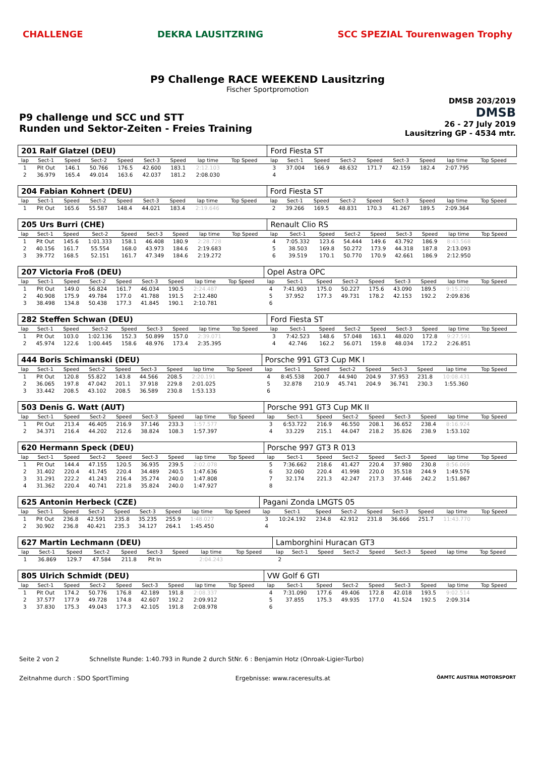CHALLENGE DEKRA LAUSITZRING SCC SPEZIAL Tourenwagen Trophy
P9 Challenge RACE WEEKEND Lausitzring
Fischer Sportpromotion
P9 challenge und SCC und STT
Runden und Sektor-Zeiten - Freies Training
DMSB 203/2019
DMSB
26 - 27 July 2019
Lausitzring GP - 4534 mtr.
| 201 Ralf Glatzel (DEU) | | | | | | | | | | Ford Fiesta ST | | | | | | | | | |
| lap | Sect-1 | Speed | Sect-2 | Speed | Sect-3 | Speed | lap time | Top Speed | | lap | Sect-1 | Speed | Sect-2 | Speed | Sect-3 | Speed | lap time | Top Speed | |
| 1 | Pit Out | 146.1 | 50.766 | 176.5 | 42.600 | 183.1 | 2:12.103 | | | 3 | 37.004 | 166.9 | 48.632 | 171.7 | 42.159 | 182.4 | 2:07.795 | | |
| 2 | 36.979 | 165.4 | 49.014 | 163.6 | 42.037 | 181.2 | 2:08.030 | | | 4 | | | | | | | | | |
| 204 Fabian Kohnert (DEU) | | | | | | | | | | Ford Fiesta ST | | | | | | | | | |
| lap | Sect-1 | Speed | Sect-2 | Speed | Sect-3 | Speed | lap time | Top Speed | | lap | Sect-1 | Speed | Sect-2 | Speed | Sect-3 | Speed | lap time | Top Speed | |
| 1 | Pit Out | 165.6 | 55.587 | 148.4 | 44.021 | 183.4 | 2:19.646 | | | 2 | 39.266 | 169.5 | 48.831 | 170.3 | 41.267 | 189.5 | 2:09.364 | | |
| 205 Urs Burri (CHE) | | | | | | | | | | Renault Clio RS | | | | | | | | | |
| lap | Sect-1 | Speed | Sect-2 | Speed | Sect-3 | Speed | lap time | Top Speed | | lap | Sect-1 | Speed | Sect-2 | Speed | Sect-3 | Speed | lap time | Top Speed | |
| 1 | Pit Out | 145.6 | 1:01.333 | 158.1 | 46.408 | 180.9 | 2:28.728 | | | 4 | 7:05.332 | 123.6 | 54.444 | 149.6 | 43.792 | 186.9 | 8:43.568 | | |
| 2 | 40.156 | 161.7 | 55.554 | 168.0 | 43.973 | 184.6 | 2:19.683 | | | 5 | 38.503 | 169.8 | 50.272 | 173.9 | 44.318 | 187.8 | 2:13.093 | | |
| 3 | 39.772 | 168.5 | 52.151 | 161.7 | 47.349 | 184.6 | 2:19.272 | | | 6 | 39.519 | 170.1 | 50.770 | 170.9 | 42.661 | 186.9 | 2:12.950 | | |
| 207 Victoria Froß (DEU) | | | | | | | | | | Opel Astra OPC | | | | | | | | | |
| lap | Sect-1 | Speed | Sect-2 | Speed | Sect-3 | Speed | lap time | Top Speed | | lap | Sect-1 | Speed | Sect-2 | Speed | Sect-3 | Speed | lap time | Top Speed | |
| 1 | Pit Out | 149.0 | 56.824 | 161.7 | 46.034 | 190.5 | 2:24.487 | | | 4 | 7:41.903 | 175.0 | 50.227 | 175.6 | 43.090 | 189.5 | 9:15.220 | | |
| 2 | 40.908 | 175.9 | 49.784 | 177.0 | 41.788 | 191.5 | 2:12.480 | | | 5 | 37.952 | 177.3 | 49.731 | 178.2 | 42.153 | 192.2 | 2:09.836 | | |
| 3 | 38.498 | 134.8 | 50.438 | 177.3 | 41.845 | 190.1 | 2:10.781 | | | 6 | | | | | | | | | |
| 282 Steffen Schwan (DEU) | | | | | | | | | | Ford Fiesta ST | | | | | | | | | |
| lap | Sect-1 | Speed | Sect-2 | Speed | Sect-3 | Speed | lap time | Top Speed | | lap | Sect-1 | Speed | Sect-2 | Speed | Sect-3 | Speed | lap time | Top Speed | |
| 1 | Pit Out | 103.0 | 1:02.136 | 152.3 | 50.899 | 157.0 | 2:39.071 | | | 3 | 7:42.523 | 148.6 | 57.048 | 163.1 | 48.020 | 172.8 | 9:27.591 | | |
| 2 | 45.974 | 122.6 | 1:00.445 | 158.6 | 48.976 | 173.4 | 2:35.395 | | | 4 | 42.746 | 162.2 | 56.071 | 159.8 | 48.034 | 172.2 | 2:26.851 | | |
| 444 Boris Schimanski (DEU) | | | | | | | | | | Porsche 991 GT3 Cup MK I | | | | | | | | | |
| lap | Sect-1 | Speed | Sect-2 | Speed | Sect-3 | Speed | lap time | Top Speed | | lap | Sect-1 | Speed | Sect-2 | Speed | Sect-3 | Speed | lap time | Top Speed | |
| 1 | Pit Out | 120.8 | 55.822 | 143.8 | 44.566 | 208.5 | 2:20.191 | | | 4 | 8:45.538 | 200.7 | 44.940 | 204.9 | 37.953 | 231.8 | 10:08.431 | | |
| 2 | 36.065 | 197.8 | 47.042 | 201.1 | 37.918 | 229.8 | 2:01.025 | | | 5 | 32.878 | 210.9 | 45.741 | 204.9 | 36.741 | 230.3 | 1:55.360 | | |
| 3 | 33.442 | 208.5 | 43.102 | 208.5 | 36.589 | 230.8 | 1:53.133 | | | 6 | | | | | | | | | |
| 503 Denis G. Watt (AUT) | | | | | | | | | | Porsche 991 GT3 Cup MK II | | | | | | | | | |
| lap | Sect-1 | Speed | Sect-2 | Speed | Sect-3 | Speed | lap time | Top Speed | | lap | Sect-1 | Speed | Sect-2 | Speed | Sect-3 | Speed | lap time | Top Speed | |
| 1 | Pit Out | 213.4 | 46.405 | 216.9 | 37.146 | 233.3 | 1:57.577 | | | 3 | 6:53.722 | 216.9 | 46.550 | 208.1 | 36.652 | 238.4 | 8:16.924 | | |
| 2 | 34.371 | 216.4 | 44.202 | 212.6 | 38.824 | 108.3 | 1:57.397 | | | 4 | 33.229 | 215.1 | 44.047 | 218.2 | 35.826 | 238.9 | 1:53.102 | | |
| 620 Hermann Speck (DEU) | | | | | | | | | | Porsche 997 GT3 R 013 | | | | | | | | | |
| lap | Sect-1 | Speed | Sect-2 | Speed | Sect-3 | Speed | lap time | Top Speed | | lap | Sect-1 | Speed | Sect-2 | Speed | Sect-3 | Speed | lap time | Top Speed | |
| 1 | Pit Out | 144.4 | 47.155 | 120.5 | 36.935 | 239.5 | 2:02.078 | | | 5 | 7:36.662 | 218.6 | 41.427 | 220.4 | 37.980 | 230.8 | 8:56.069 | | |
| 2 | 31.402 | 220.4 | 41.745 | 220.4 | 34.489 | 240.5 | 1:47.636 | | | 6 | 32.060 | 220.4 | 41.998 | 220.0 | 35.518 | 244.9 | 1:49.576 | | |
| 3 | 31.291 | 222.2 | 41.243 | 216.4 | 35.274 | 240.0 | 1:47.808 | | | 7 | 32.174 | 221.3 | 42.247 | 217.3 | 37.446 | 242.2 | 1:51.867 | | |
| 4 | 31.362 | 220.4 | 40.741 | 221.8 | 35.824 | 240.0 | 1:47.927 | | | 8 | | | | | | | | | |
| 625 Antonin Herbeck (CZE) | | | | | | | | | | Pagani Zonda LMGTS 05 | | | | | | | | | |
| lap | Sect-1 | Speed | Sect-2 | Speed | Sect-3 | Speed | lap time | Top Speed | | lap | Sect-1 | Speed | Sect-2 | Speed | Sect-3 | Speed | lap time | Top Speed | |
| 1 | Pit Out | 236.8 | 42.591 | 235.8 | 35.235 | 255.9 | 1:48.027 | | | 3 | 10:24.192 | 234.8 | 42.912 | 231.8 | 36.666 | 251.7 | 11:43.770 | | |
| 2 | 30.902 | 236.8 | 40.421 | 235.3 | 34.127 | 264.1 | 1:45.450 | | | 4 | | | | | | | | | |
| 627 Martin Lechmann (DEU) | | | | | | | | | | Lamborghini Huracan GT3 | | | | | | | | | |
| lap | Sect-1 | Speed | Sect-2 | Speed | Sect-3 | Speed | lap time | Top Speed | | lap | Sect-1 | Speed | Sect-2 | Speed | Sect-3 | Speed | lap time | Top Speed | |
| 1 | 36.869 | 129.7 | 47.584 | 211.8 | Pit In | | 2:04.243 | | | 2 | | | | | | | | | |
| 805 Ulrich Schmidt (DEU) | | | | | | | | | | VW Golf 6 GTI | | | | | | | | | |
| lap | Sect-1 | Speed | Sect-2 | Speed | Sect-3 | Speed | lap time | Top Speed | | lap | Sect-1 | Speed | Sect-2 | Speed | Sect-3 | Speed | lap time | Top Speed | |
| 1 | Pit Out | 174.2 | 50.776 | 176.8 | 42.189 | 191.8 | 2:08.337 | | | 4 | 7:31.090 | 177.6 | 49.406 | 172.8 | 42.018 | 193.5 | 9:02.514 | | |
| 2 | 37.577 | 177.9 | 49.728 | 174.8 | 42.607 | 192.2 | 2:09.912 | | | 5 | 37.855 | 175.3 | 49.935 | 177.0 | 41.524 | 192.5 | 2:09.314 | | |
| 3 | 37.830 | 175.3 | 49.043 | 177.3 | 42.105 | 191.8 | 2:08.978 | | | 6 | | | | | | | | | |
Seite 2 von 2 Schnellste Runde: 1:40.793 in Runde 2 durch StNr. 6 : Benjamin Hotz (Onroak-Ligier-Turbo)
Zeitnahme durch : SDO SportTiming Ergebnisse: www.raceresults.at ÖAMTC AUSTRIA MOTORSPORT